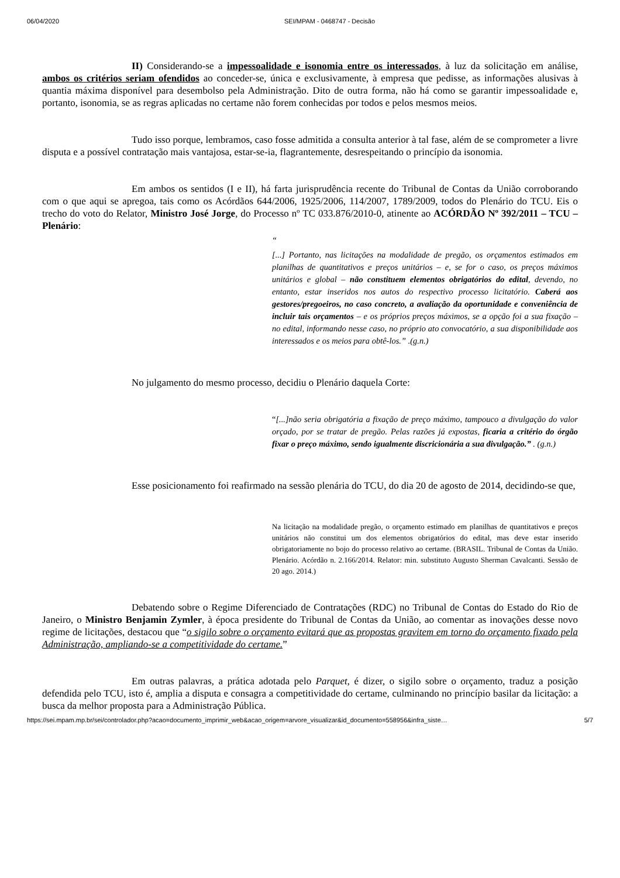06/04/2020 SEI/MPAM - 0468747 - Decisão
II) Considerando-se a impessoalidade e isonomia entre os interessados, à luz da solicitação em análise, ambos os critérios seriam ofendidos ao conceder-se, única e exclusivamente, à empresa que pedisse, as informações alusivas à quantia máxima disponível para desembolso pela Administração. Dito de outra forma, não há como se garantir impessoalidade e, portanto, isonomia, se as regras aplicadas no certame não forem conhecidas por todos e pelos mesmos meios.
Tudo isso porque, lembramos, caso fosse admitida a consulta anterior à tal fase, além de se comprometer a livre disputa e a possível contratação mais vantajosa, estar-se-ia, flagrantemente, desrespeitando o princípio da isonomia.
Em ambos os sentidos (I e II), há farta jurisprudência recente do Tribunal de Contas da União corroborando com o que aqui se apregoa, tais como os Acórdãos 644/2006, 1925/2006, 114/2007, 1789/2009, todos do Plenário do TCU. Eis o trecho do voto do Relator, Ministro José Jorge, do Processo nº TC 033.876/2010-0, atinente ao ACÓRDÃO Nº 392/2011 – TCU – Plenário:
“
[...] Portanto, nas licitações na modalidade de pregão, os orçamentos estimados em planilhas de quantitativos e preços unitários – e, se for o caso, os preços máximos unitários e global – não constituem elementos obrigatórios do edital, devendo, no entanto, estar inseridos nos autos do respectivo processo licitatório. Caberá aos gestores/pregoeiros, no caso concreto, a avaliação da oportunidade e conveniência de incluir tais orçamentos – e os próprios preços máximos, se a opção foi a sua fixação – no edital, informando nesse caso, no próprio ato convocatório, a sua disponibilidade aos interessados e os meios para obtê-los.” .(g.n.)
No julgamento do mesmo processo, decidiu o Plenário daquela Corte:
“[...]não seria obrigatória a fixação de preço máximo, tampouco a divulgação do valor orçado, por se tratar de pregão. Pelas razões já expostas, ficaria a critério do órgão fixar o preço máximo, sendo igualmente discricionária a sua divulgação.” . (g.n.)
Esse posicionamento foi reafirmado na sessão plenária do TCU, do dia 20 de agosto de 2014, decidindo-se que,
Na licitação na modalidade pregão, o orçamento estimado em planilhas de quantitativos e preços unitários não constitui um dos elementos obrigatórios do edital, mas deve estar inserido obrigatoriamente no bojo do processo relativo ao certame. (BRASIL. Tribunal de Contas da União. Plenário. Acórdão n. 2.166/2014. Relator: min. substituto Augusto Sherman Cavalcanti. Sessão de 20 ago. 2014.)
Debatendo sobre o Regime Diferenciado de Contratações (RDC) no Tribunal de Contas do Estado do Rio de Janeiro, o Ministro Benjamin Zymler, à época presidente do Tribunal de Contas da União, ao comentar as inovações desse novo regime de licitações, destacou que “o sigilo sobre o orçamento evitará que as propostas gravitem em torno do orçamento fixado pela Administração, ampliando-se a competitividade do certame.”
Em outras palavras, a prática adotada pelo Parquet, é dizer, o sigilo sobre o orçamento, traduz a posição defendida pelo TCU, isto é, amplia a disputa e consagra a competitividade do certame, culminando no princípio basilar da licitação: a busca da melhor proposta para a Administração Pública.
https://sei.mpam.mp.br/sei/controlador.php?acao=documento_imprimir_web&acao_origem=arvore_visualizar&id_documento=558956&infra_siste… 5/7